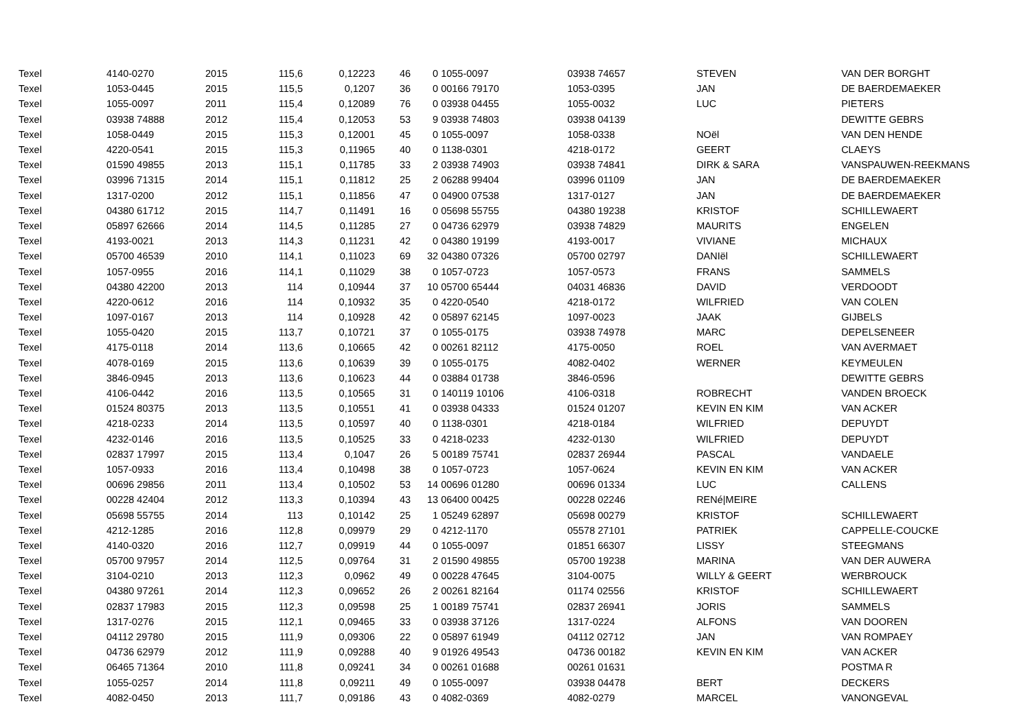| Texel | 4140-0270 | 2015 | 115,6 | 0,12223 | 46 | 0 | 1055-0097 | 03938 74657 | STEVEN | VAN DER BORGHT |
| Texel | 1053-0445 | 2015 | 115,5 | 0,1207 | 36 | 0 | 00166 79170 | 1053-0395 | JAN | DE BAERDEMAEKER |
| Texel | 1055-0097 | 2011 | 115,4 | 0,12089 | 76 | 0 | 03938 04455 | 1055-0032 | LUC | PIETERS |
| Texel | 03938 74888 | 2012 | 115,4 | 0,12053 | 53 | 9 | 03938 74803 | 03938 04139 | | DEWITTE GEBRS |
| Texel | 1058-0449 | 2015 | 115,3 | 0,12001 | 45 | 0 | 1055-0097 | 1058-0338 | NOël | VAN DEN HENDE |
| Texel | 4220-0541 | 2015 | 115,3 | 0,11965 | 40 | 0 | 1138-0301 | 4218-0172 | GEERT | CLAEYS |
| Texel | 01590 49855 | 2013 | 115,1 | 0,11785 | 33 | 2 | 03938 74903 | 03938 74841 | DIRK & SARA | VANSPAUWEN-REEKMANS |
| Texel | 03996 71315 | 2014 | 115,1 | 0,11812 | 25 | 2 | 06288 99404 | 03996 01109 | JAN | DE BAERDEMAEKER |
| Texel | 1317-0200 | 2012 | 115,1 | 0,11856 | 47 | 0 | 04900 07538 | 1317-0127 | JAN | DE BAERDEMAEKER |
| Texel | 04380 61712 | 2015 | 114,7 | 0,11491 | 16 | 0 | 05698 55755 | 04380 19238 | KRISTOF | SCHILLEWAERT |
| Texel | 05897 62666 | 2014 | 114,5 | 0,11285 | 27 | 0 | 04736 62979 | 03938 74829 | MAURITS | ENGELEN |
| Texel | 4193-0021 | 2013 | 114,3 | 0,11231 | 42 | 0 | 04380 19199 | 4193-0017 | VIVIANE | MICHAUX |
| Texel | 05700 46539 | 2010 | 114,1 | 0,11023 | 69 | 32 | 04380 07326 | 05700 02797 | DANIël | SCHILLEWAERT |
| Texel | 1057-0955 | 2016 | 114,1 | 0,11029 | 38 | 0 | 1057-0723 | 1057-0573 | FRANS | SAMMELS |
| Texel | 04380 42200 | 2013 | 114 | 0,10944 | 37 | 10 | 05700 65444 | 04031 46836 | DAVID | VERDOODT |
| Texel | 4220-0612 | 2016 | 114 | 0,10932 | 35 | 0 | 4220-0540 | 4218-0172 | WILFRIED | VAN COLEN |
| Texel | 1097-0167 | 2013 | 114 | 0,10928 | 42 | 0 | 05897 62145 | 1097-0023 | JAAK | GIJBELS |
| Texel | 1055-0420 | 2015 | 113,7 | 0,10721 | 37 | 0 | 1055-0175 | 03938 74978 | MARC | DEPELSENEER |
| Texel | 4175-0118 | 2014 | 113,6 | 0,10665 | 42 | 0 | 00261 82112 | 4175-0050 | ROEL | VAN AVERMAET |
| Texel | 4078-0169 | 2015 | 113,6 | 0,10639 | 39 | 0 | 1055-0175 | 4082-0402 | WERNER | KEYMEULEN |
| Texel | 3846-0945 | 2013 | 113,6 | 0,10623 | 44 | 0 | 03884 01738 | 3846-0596 | | DEWITTE GEBRS |
| Texel | 4106-0442 | 2016 | 113,5 | 0,10565 | 31 | 0 | 140119 10106 | 4106-0318 | ROBRECHT | VANDEN BROECK |
| Texel | 01524 80375 | 2013 | 113,5 | 0,10551 | 41 | 0 | 03938 04333 | 01524 01207 | KEVIN EN KIM | VAN ACKER |
| Texel | 4218-0233 | 2014 | 113,5 | 0,10597 | 40 | 0 | 1138-0301 | 4218-0184 | WILFRIED | DEPUYDT |
| Texel | 4232-0146 | 2016 | 113,5 | 0,10525 | 33 | 0 | 4218-0233 | 4232-0130 | WILFRIED | DEPUYDT |
| Texel | 02837 17997 | 2015 | 113,4 | 0,1047 | 26 | 5 | 00189 75741 | 02837 26944 | PASCAL | VANDAELE |
| Texel | 1057-0933 | 2016 | 113,4 | 0,10498 | 38 | 0 | 1057-0723 | 1057-0624 | KEVIN EN KIM | VAN ACKER |
| Texel | 00696 29856 | 2011 | 113,4 | 0,10502 | 53 | 14 | 00696 01280 | 00696 01334 | LUC | CALLENS |
| Texel | 00228 42404 | 2012 | 113,3 | 0,10394 | 43 | 13 | 06400 00425 | 00228 02246 | RENé/MEIRE | |
| Texel | 05698 55755 | 2014 | 113 | 0,10142 | 25 | 1 | 05249 62897 | 05698 00279 | KRISTOF | SCHILLEWAERT |
| Texel | 4212-1285 | 2016 | 112,8 | 0,09979 | 29 | 0 | 4212-1170 | 05578 27101 | PATRIEK | CAPPELLE-COUCKE |
| Texel | 4140-0320 | 2016 | 112,7 | 0,09919 | 44 | 0 | 1055-0097 | 01851 66307 | LISSY | STEEGMANS |
| Texel | 05700 97957 | 2014 | 112,5 | 0,09764 | 31 | 2 | 01590 49855 | 05700 19238 | MARINA | VAN DER AUWERA |
| Texel | 3104-0210 | 2013 | 112,3 | 0,0962 | 49 | 0 | 00228 47645 | 3104-0075 | WILLY & GEERT | WERBROUCK |
| Texel | 04380 97261 | 2014 | 112,3 | 0,09652 | 26 | 2 | 00261 82164 | 01174 02556 | KRISTOF | SCHILLEWAERT |
| Texel | 02837 17983 | 2015 | 112,3 | 0,09598 | 25 | 1 | 00189 75741 | 02837 26941 | JORIS | SAMMELS |
| Texel | 1317-0276 | 2015 | 112,1 | 0,09465 | 33 | 0 | 03938 37126 | 1317-0224 | ALFONS | VAN DOOREN |
| Texel | 04112 29780 | 2015 | 111,9 | 0,09306 | 22 | 0 | 05897 61949 | 04112 02712 | JAN | VAN ROMPAEY |
| Texel | 04736 62979 | 2012 | 111,9 | 0,09288 | 40 | 9 | 01926 49543 | 04736 00182 | KEVIN EN KIM | VAN ACKER |
| Texel | 06465 71364 | 2010 | 111,8 | 0,09241 | 34 | 0 | 00261 01688 | 00261 01631 | | POSTMA R |
| Texel | 1055-0257 | 2014 | 111,8 | 0,09211 | 49 | 0 | 1055-0097 | 03938 04478 | BERT | DECKERS |
| Texel | 4082-0450 | 2013 | 111,7 | 0,09186 | 43 | 0 | 4082-0369 | 4082-0279 | MARCEL | VANONGEVAL |